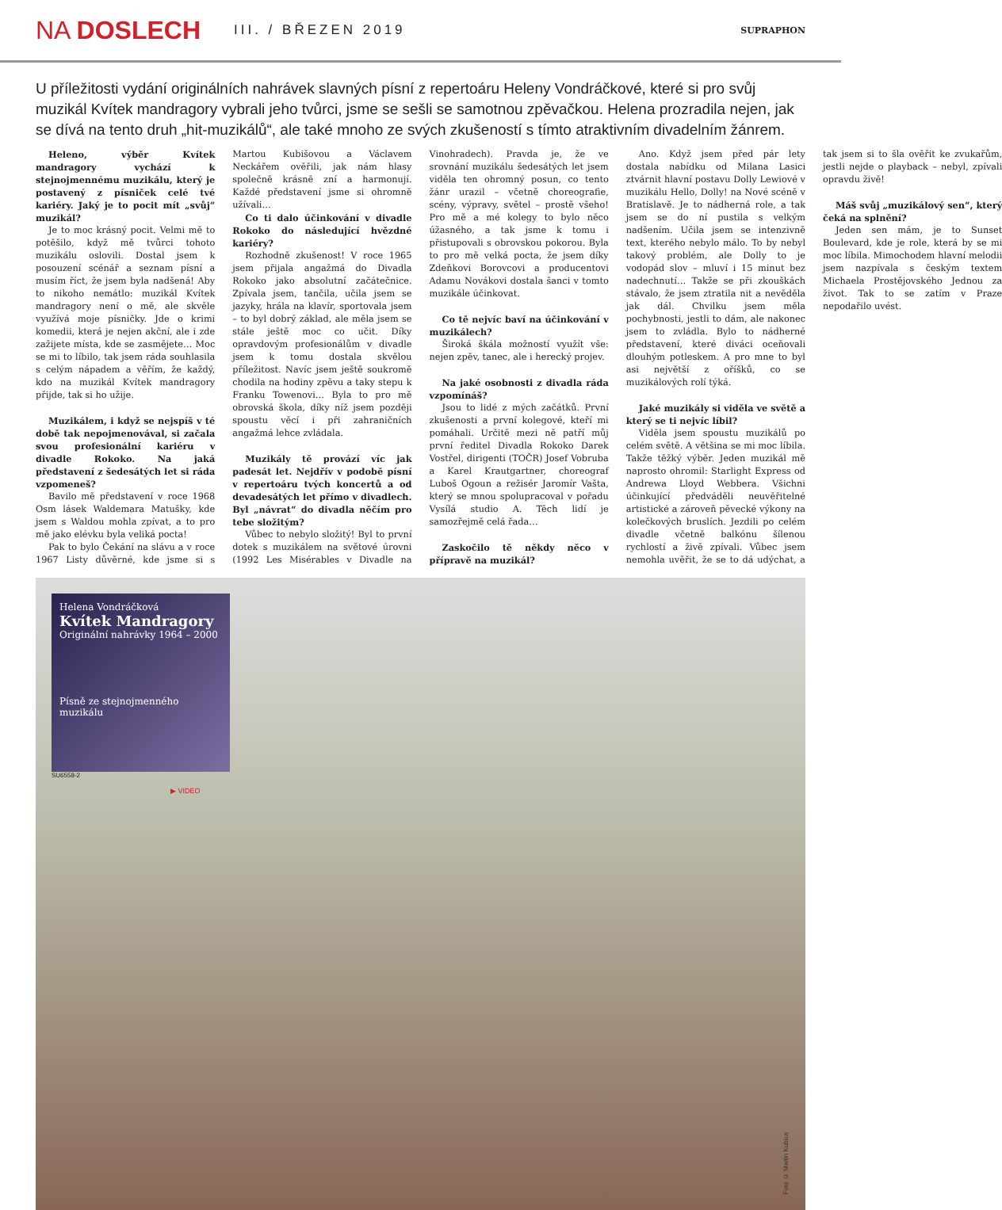NA DOSLECH
III. / BŘEZEN 2019
SUPRAPHON
U příležitosti vydání originálních nahrávek slavných písní z repertoáru Heleny Vondráčkové, které si pro svůj muzikál Kvítek mandragory vybrali jeho tvůrci, jsme se sešli se samotnou zpěvačkou. Helena prozradila nejen, jak se dívá na tento druh „hit-muzikálů“, ale také mnoho ze svých zkušeností s tímto atraktivním divadelním žánrem.
Heleno, výběr Kvítek mandragory vychází k stejnojmennému muzikálu, který je postavený z písniček celé tvé kariéry. Jaký je to pocit mít „svůj“ muzikál?
Je to moc krásný pocit. Velmi mě to potěšilo, když mě tvůrci tohoto muzikálu oslovili. Dostal jsem k posouzení scénář a seznam písní a musím říct, že jsem byla nadšená! Aby to nikoho nemátlo: muzikál Kvítek mandragory není o mě, ale skvěle využívá moje písničky. Jde o krimi komedii, která je nejen akční, ale i zde zažijete místa, kde se zasmějete… Moc se mi to líbilo, tak jsem ráda souhlasila s celým nápadem a věřím, že každý, kdo na muzikál Kvítek mandragory přijde, tak si ho užije.
Muzikálem, i když se nejspíš v té době tak nepojmenovával, si začala svou profesionální kariéru v divadle Rokoko. Na jaká představení z šedesátých let si ráda vzpomeneš?
Bavilo mě představení v roce 1968 Osm lásek Waldemara Matušky, kde jsem s Waldou mohla zpívat, a to pro mě jako elévku byla veliká pocta!
Pak to bylo Čekání na slávu a v roce 1967 Listy důvěrné, kde jsme si s Martou Kubišovou a Václavem Neckářem ověřili, jak nám hlasy společně krásně zní a harmonují. Každé představení jsme si ohromně užívali…
Co ti dalo účinkování v divadle Rokoko do následující hvězdné kariéry?
Rozhodně zkušenost! V roce 1965 jsem přijala angažmá do Divadla Rokoko jako absolutní začátečnice. Zpívala jsem, tančila, učila jsem se jazyky, hrála na klavír, sportovala jsem – to byl dobrý základ, ale měla jsem se stále ještě moc co učit. Díky opravdovým profesionálům v divadle jsem k tomu dostala skvělou příležitost. Navíc jsem ještě soukromě chodila na hodiny zpěvu a taky stepu k Franku Towenovi… Byla to pro mě obrovská škola, díky níž jsem později spoustu věcí i při zahraničních angažmá lehce zvládala.
Muzikály tě provází víc jak padesát let. Nejdřív v podobě písní v repertoáru tvých koncertů a od devadesátých let přímo v divadlech. Byl „návrat“ do divadla něčím pro tebe složitým?
Vůbec to nebylo složitý! Byl to první dotek s muzikálem na světové úrovni (1992 Les Misérables v Divadle na Vinohradech). Pravda je, že ve srovnání muzikálu šedesátých let jsem viděla ten ohromný posun, co tento žánr urazil – včetně choreografie, scény, výpravy, světel – prostě všeho! Pro mě a mé kolegy to bylo něco úžasného, a tak jsme k tomu i přistupovali s obrovskou pokorou. Byla to pro mě velká pocta, že jsem díky Zdeňkovi Borovcovi a producentovi Adamu Novákovi dostala šanci v tomto muzikále účinkovat.
Co tě nejvíc baví na účinkování v muzikálech?
Široká škála možností využít vše: nejen zpěv, tanec, ale i herecký projev.
Na jaké osobnosti z divadla ráda vzpomínáš?
Jsou to lidé z mých začátků. První zkušenosti a první kolegové, kteří mi pomáhali. Určitě mezi ně patří můj první ředitel Divadla Rokoko Darek Vostřel, dirigenti (TOČR) Josef Vobruba a Karel Krautgartner, choreograf Luboš Ogoun a režisér Jaromír Vašta, který se mnou spolupracoval v pořadu Vysílá studio A. Těch lidí je samozřejmě celá řada…
Zaskočilo tě někdy něco v přípravě na muzikál?
Ano. Když jsem před pár lety dostala nabídku od Milana Lasici ztvárnit hlavní postavu Dolly Lewiové v muzikálu Hello, Dolly! na Nové scéně v Bratislavě. Je to nádherná role, a tak jsem se do ní pustila s velkým nadšením. Učila jsem se intenzivně text, kterého nebylo málo. To by nebyl takový problém, ale Dolly to je vodopád slov – mluví i 15 minut bez nadechnutí… Takže se při zkouškách stávalo, že jsem ztratila nit a nevěděla jak dál. Chvilku jsem měla pochybnosti, jestli to dám, ale nakonec jsem to zvládla. Bylo to nádherné představení, které diváci oceňovali dlouhým potleskem. A pro mne to byl asi největší z oříšků, co se muzikálových rolí týká.
Jaké muzikály si viděla ve světě a který se ti nejvíc líbil?
Viděla jsem spoustu muzikálů po celém světě. A většina se mi moc líbila. Takže těžký výběr. Jeden muzikál mě naprosto ohromil: Starlight Express od Andrewa Lloyd Webbera. Všichni účinkující předváděli neuvěřitelné artistické a zároveň pěvecké výkony na kolečkových bruslích. Jezdili po celém divadle včetně balkónu šílenou rychlostí a živě zpívali. Vůbec jsem nemohla uvěřit, že se to dá udýchat, a tak jsem si to šla ověřit ke zvukařům, jestli nejde o playback – nebyl, zpívali opravdu živě!
Máš svůj „muzikálový sen“, který čeká na splnění?
Jeden sen mám, je to Sunset Boulevard, kde je role, která by se mi moc líbila. Mimochodem hlavní melodii jsem nazpívala s českým textem Michaela Prostějovského Jednou za život. Tak to se zatím v Praze nepodařilo uvést.
Helena Vondráčková
Kvítek Mandragory
Originální nahrávky 1964 – 2000
Písně ze stejnojmenného muzikálu
SU6558-2
▶ VIDEO
Foto © Martin Kubica